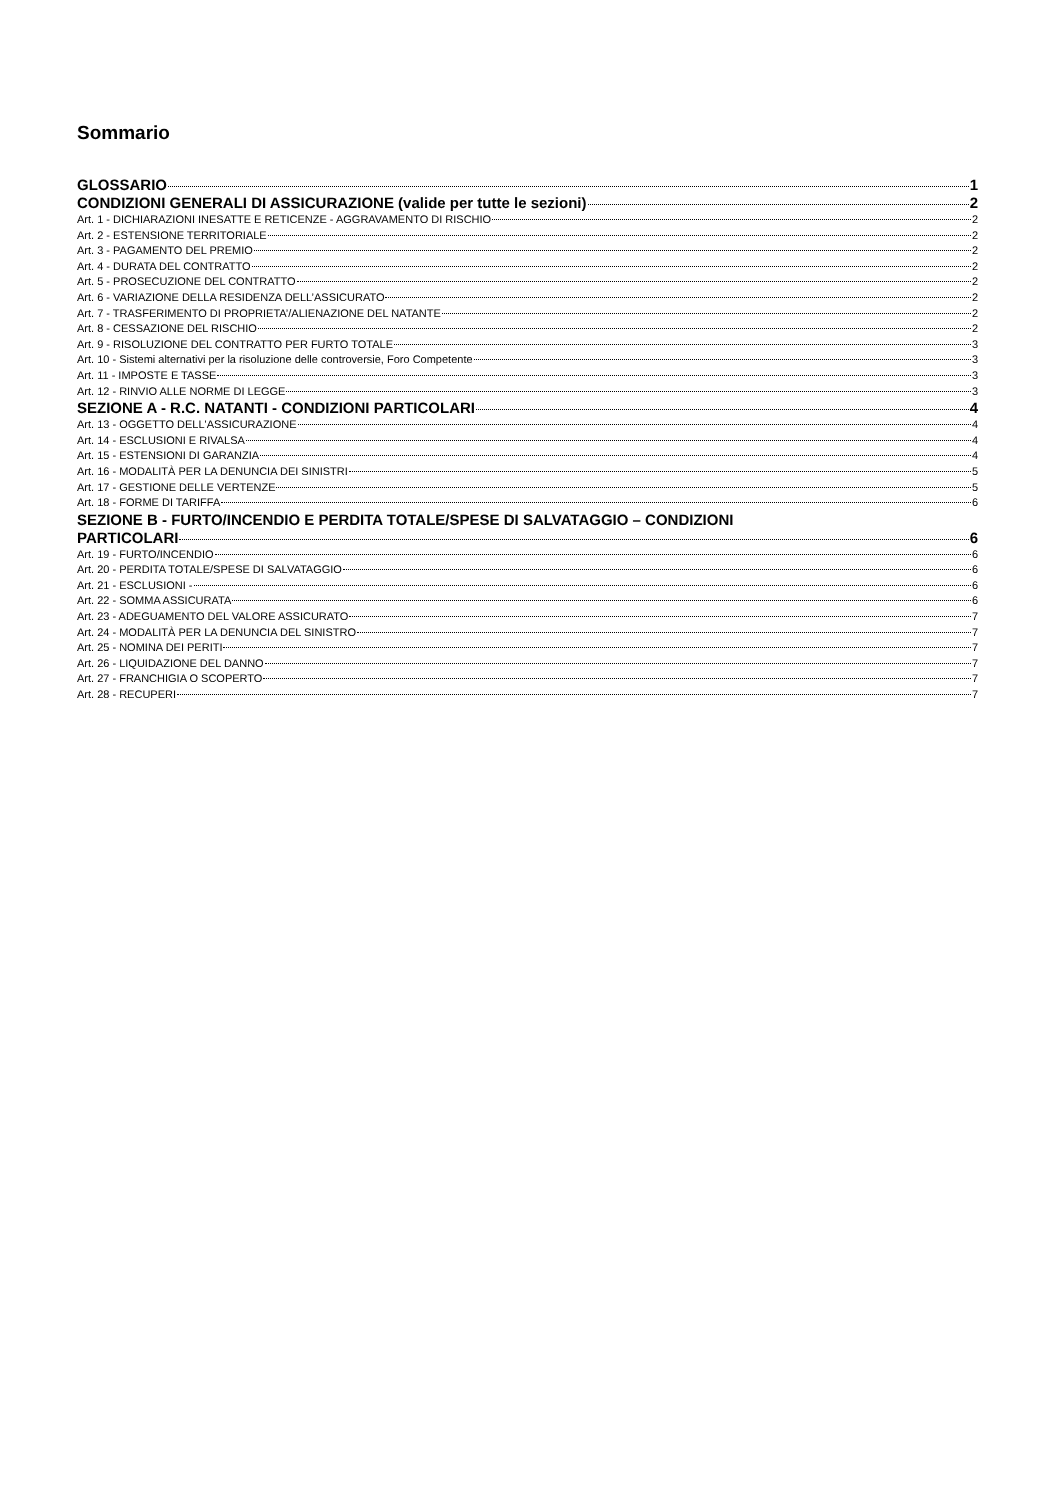Sommario
GLOSSARIO 1
CONDIZIONI GENERALI DI ASSICURAZIONE (valide per tutte le sezioni) 2
Art. 1 - DICHIARAZIONI INESATTE E RETICENZE - AGGRAVAMENTO DI RISCHIO 2
Art. 2 - ESTENSIONE TERRITORIALE 2
Art. 3 - PAGAMENTO DEL PREMIO 2
Art. 4 - DURATA DEL CONTRATTO 2
Art. 5 - PROSECUZIONE DEL CONTRATTO 2
Art. 6 - VARIAZIONE DELLA RESIDENZA DELL’ASSICURATO 2
Art. 7 - TRASFERIMENTO DI PROPRIETA’/ALIENAZIONE DEL NATANTE 2
Art. 8 - CESSAZIONE DEL RISCHIO 2
Art. 9 - RISOLUZIONE DEL CONTRATTO PER FURTO TOTALE 3
Art. 10 - Sistemi alternativi per la risoluzione delle controversie, Foro Competente 3
Art. 11 - IMPOSTE E TASSE 3
Art. 12 - RINVIO ALLE NORME DI LEGGE 3
SEZIONE A - R.C. NATANTI - CONDIZIONI PARTICOLARI 4
Art. 13 - OGGETTO DELL'ASSICURAZIONE 4
Art. 14 - ESCLUSIONI E RIVALSA 4
Art. 15 - ESTENSIONI DI GARANZIA 4
Art. 16 - MODALITÀ PER LA DENUNCIA DEI SINISTRI 5
Art. 17 - GESTIONE DELLE VERTENZE 5
Art. 18 - FORME DI TARIFFA 6
SEZIONE B - FURTO/INCENDIO E PERDITA TOTALE/SPESE DI SALVATAGGIO – CONDIZIONI
PARTICOLARI 6
Art. 19 - FURTO/INCENDIO 6
Art. 20 - PERDITA TOTALE/SPESE DI SALVATAGGIO 6
Art. 21 - ESCLUSIONI - 6
Art. 22 - SOMMA ASSICURATA 6
Art. 23 - ADEGUAMENTO DEL VALORE ASSICURATO 7
Art. 24 - MODALITÀ PER LA DENUNCIA DEL SINISTRO 7
Art. 25 - NOMINA DEI PERITI 7
Art. 26 - LIQUIDAZIONE DEL DANNO 7
Art. 27 - FRANCHIGIA O SCOPERTO 7
Art. 28 - RECUPERI 7